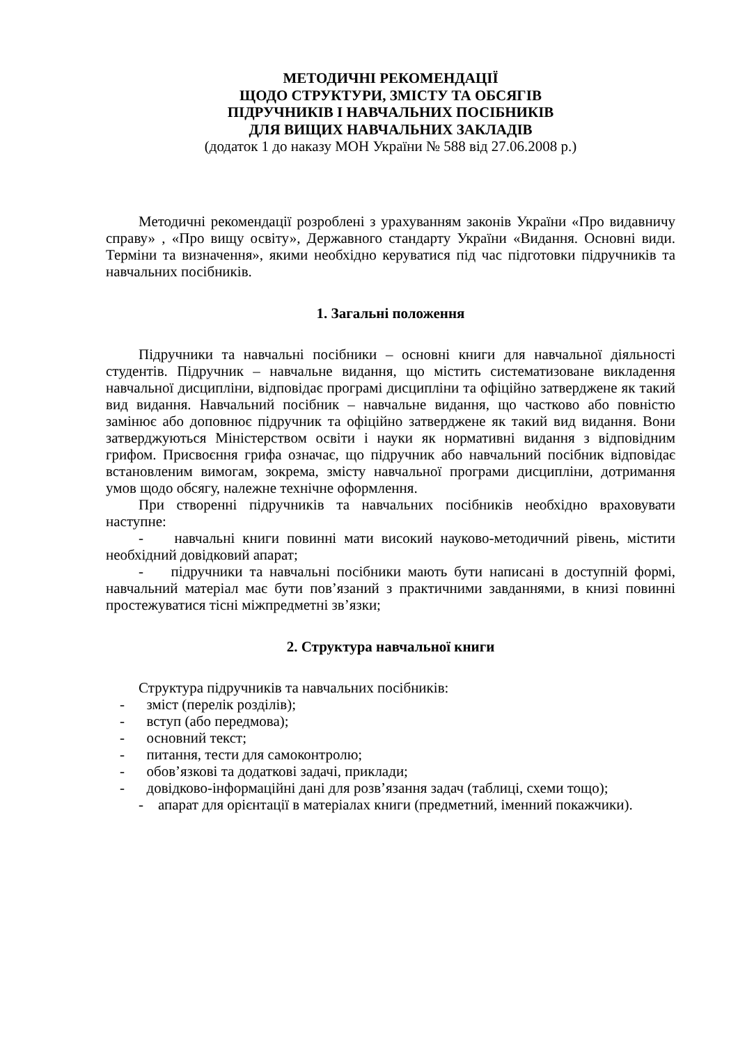МЕТОДИЧНІ РЕКОМЕНДАЦІЇ
ЩОДО СТРУКТУРИ, ЗМІСТУ ТА ОБСЯГІВ
ПІДРУЧНИКІВ І НАВЧАЛЬНИХ ПОСІБНИКІВ
ДЛЯ ВИЩИХ НАВЧАЛЬНИХ ЗАКЛАДІВ
(додаток 1 до наказу МОН України № 588 від 27.06.2008 р.)
Методичні рекомендації розроблені з урахуванням законів України «Про видавничу справу» , «Про вищу освіту», Державного стандарту України «Видання. Основні види. Терміни та визначення», якими необхідно керуватися під час підготовки підручників та навчальних посібників.
1. Загальні положення
Підручники та навчальні посібники – основні книги для навчальної діяльності студентів. Підручник – навчальне видання, що містить систематизоване викладення навчальної дисципліни, відповідає програмі дисципліни та офіційно затверджене як такий вид видання. Навчальний посібник – навчальне видання, що частково або повністю замінює або доповнює підручник та офіційно затверджене як такий вид видання. Вони затверджуються Міністерством освіти і науки як нормативні видання з відповідним грифом. Присвоєння грифа означає, що підручник або навчальний посібник відповідає встановленим вимогам, зокрема, змісту навчальної програми дисципліни, дотримання умов щодо обсягу, належне технічне оформлення.
При створенні підручників та навчальних посібників необхідно враховувати наступне:
- навчальні книги повинні мати високий науково-методичний рівень, містити необхідний довідковий апарат;
- підручники та навчальні посібники мають бути написані в доступній формі, навчальний матеріал має бути пов’язаний з практичними завданнями, в книзі повинні простежуватися тісні міжпредметні зв’язки;
2. Структура навчальної книги
Структура підручників та навчальних посібників:
- зміст (перелік розділів);
- вступ (або передмова);
- основний текст;
- питання, тести для самоконтролю;
- обов’язкові та додаткові задачі, приклади;
- довідково-інформаційні дані для розв’язання задач (таблиці, схеми тощо);
- апарат для орієнтації в матеріалах книги (предметний, іменний покажчики).